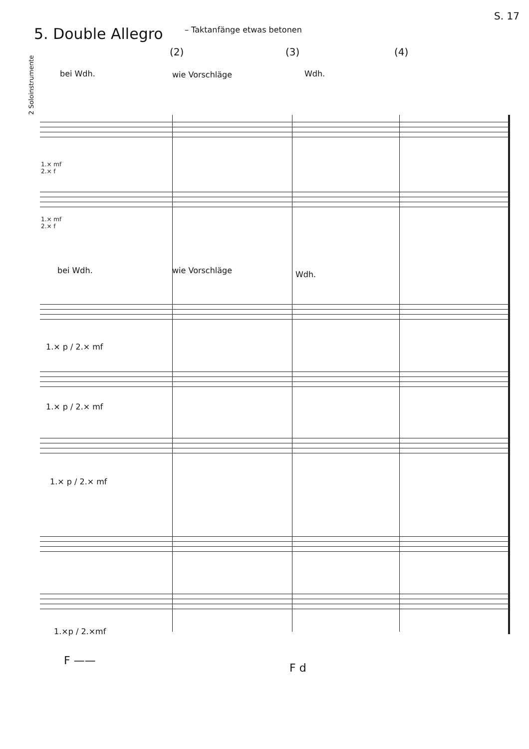S. 17
5. Double Allegro – Taktanfänge etwas betonen
(2) (3) (4)
bei Wdh. wie Vorschläge Wdh.
2 Soloinstrumente
1.× mf
2.× f
1.× mf
2.× f
bei Wdh. wie Vorschläge Wdh.
1.× p / 2.× mf
1.× p / 2.× mf
1.× p / 2.× mf
1.×p / 2.×mf
F ——
F d